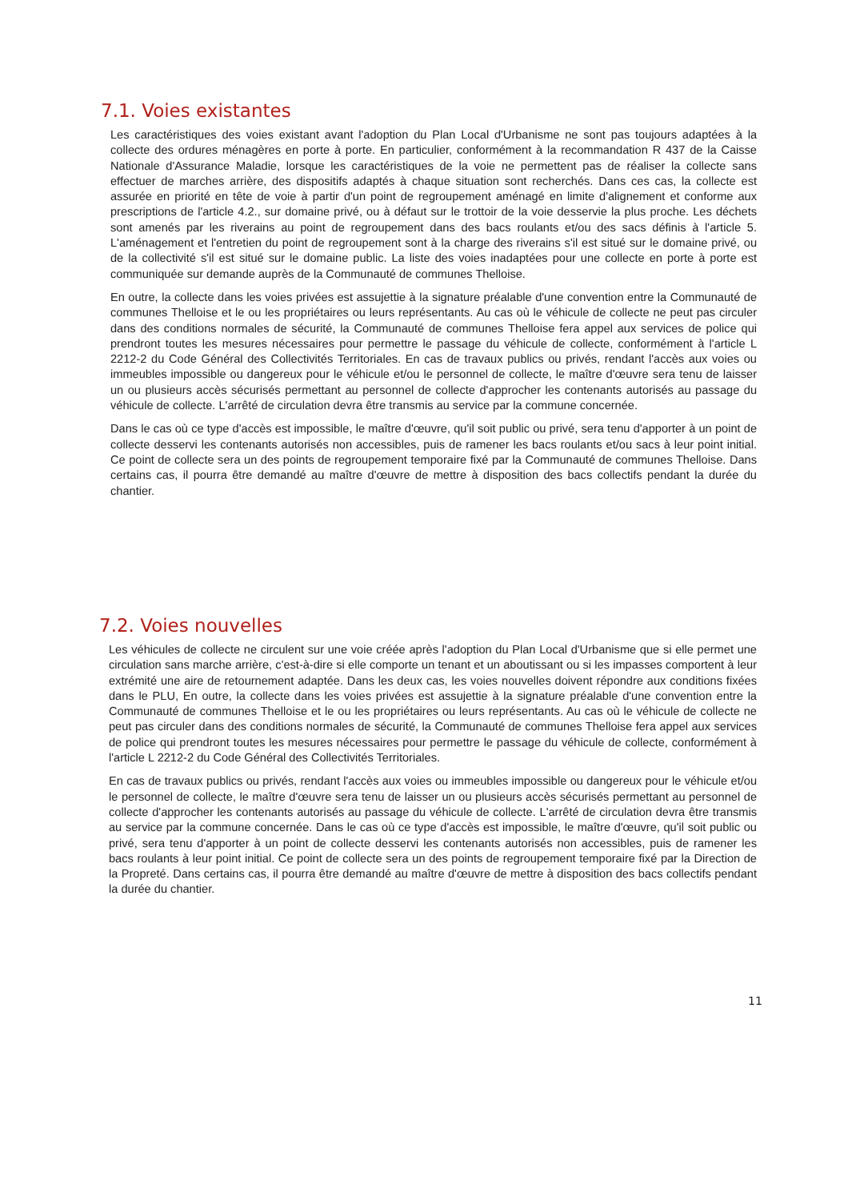7.1. Voies existantes
Les caractéristiques des voies existant avant l'adoption du Plan Local d'Urbanisme ne sont pas toujours adaptées à la collecte des ordures ménagères en porte à porte. En particulier, conformément à la recommandation R 437 de la Caisse Nationale d'Assurance Maladie, lorsque les caractéristiques de la voie ne permettent pas de réaliser la collecte sans effectuer de marches arrière, des dispositifs adaptés à chaque situation sont recherchés. Dans ces cas, la collecte est assurée en priorité en tête de voie à partir d'un point de regroupement aménagé en limite d'alignement et conforme aux prescriptions de l'article 4.2., sur domaine privé, ou à défaut sur le trottoir de la voie desservie la plus proche. Les déchets sont amenés par les riverains au point de regroupement dans des bacs roulants et/ou des sacs définis à l'article 5. L'aménagement et l'entretien du point de regroupement sont à la charge des riverains s'il est situé sur le domaine privé, ou de la collectivité s'il est situé sur le domaine public. La liste des voies inadaptées pour une collecte en porte à porte est communiquée sur demande auprès de la Communauté de communes Thelloise.
En outre, la collecte dans les voies privées est assujettie à la signature préalable d'une convention entre la Communauté de communes Thelloise et le ou les propriétaires ou leurs représentants. Au cas où le véhicule de collecte ne peut pas circuler dans des conditions normales de sécurité, la Communauté de communes Thelloise fera appel aux services de police qui prendront toutes les mesures nécessaires pour permettre le passage du véhicule de collecte, conformément à l'article L 2212-2 du Code Général des Collectivités Territoriales. En cas de travaux publics ou privés, rendant l'accès aux voies ou immeubles impossible ou dangereux pour le véhicule et/ou le personnel de collecte, le maître d'œuvre sera tenu de laisser un ou plusieurs accès sécurisés permettant au personnel de collecte d'approcher les contenants autorisés au passage du véhicule de collecte. L'arrêté de circulation devra être transmis au service par la commune concernée.
Dans le cas où ce type d'accès est impossible, le maître d'œuvre, qu'il soit public ou privé, sera tenu d'apporter à un point de collecte desservi les contenants autorisés non accessibles, puis de ramener les bacs roulants et/ou sacs à leur point initial. Ce point de collecte sera un des points de regroupement temporaire fixé par la Communauté de communes Thelloise. Dans certains cas, il pourra être demandé au maître d'œuvre de mettre à disposition des bacs collectifs pendant la durée du chantier.
7.2. Voies nouvelles
Les véhicules de collecte ne circulent sur une voie créée après l'adoption du Plan Local d'Urbanisme que si elle permet une circulation sans marche arrière, c'est-à-dire si elle comporte un tenant et un aboutissant ou si les impasses comportent à leur extrémité une aire de retournement adaptée. Dans les deux cas, les voies nouvelles doivent répondre aux conditions fixées dans le PLU, En outre, la collecte dans les voies privées est assujettie à la signature préalable d'une convention entre la Communauté de communes Thelloise et le ou les propriétaires ou leurs représentants. Au cas où le véhicule de collecte ne peut pas circuler dans des conditions normales de sécurité, la Communauté de communes Thelloise fera appel aux services de police qui prendront toutes les mesures nécessaires pour permettre le passage du véhicule de collecte, conformément à l'article L 2212-2 du Code Général des Collectivités Territoriales.
En cas de travaux publics ou privés, rendant l'accès aux voies ou immeubles impossible ou dangereux pour le véhicule et/ou le personnel de collecte, le maître d'œuvre sera tenu de laisser un ou plusieurs accès sécurisés permettant au personnel de collecte d'approcher les contenants autorisés au passage du véhicule de collecte. L'arrêté de circulation devra être transmis au service par la commune concernée. Dans le cas où ce type d'accès est impossible, le maître d'œuvre, qu'il soit public ou privé, sera tenu d'apporter à un point de collecte desservi les contenants autorisés non accessibles, puis de ramener les bacs roulants à leur point initial. Ce point de collecte sera un des points de regroupement temporaire fixé par la Direction de la Propreté. Dans certains cas, il pourra être demandé au maître d'œuvre de mettre à disposition des bacs collectifs pendant la durée du chantier.
11